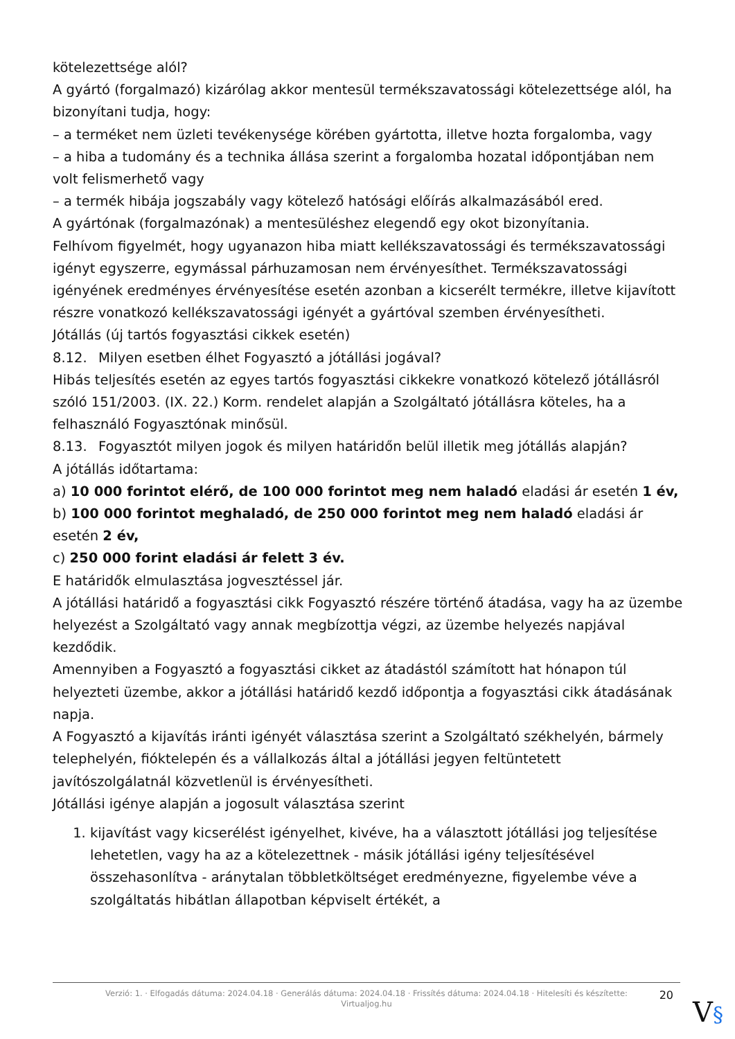kötelezettsége alól?
A gyártó (forgalmazó) kizárólag akkor mentesül termékszavatossági kötelezettsége alól, ha bizonyítani tudja, hogy:
– a terméket nem üzleti tevékenysége körében gyártotta, illetve hozta forgalomba, vagy
– a hiba a tudomány és a technika állása szerint a forgalomba hozatal időpontjában nem volt felismerhető vagy
– a termék hibája jogszabály vagy kötelező hatósági előírás alkalmazásából ered.
A gyártónak (forgalmazónak) a mentesüléshez elegendő egy okot bizonyítania.
Felhívom figyelmét, hogy ugyanazon hiba miatt kellékszavatossági és termékszavatossági igényt egyszerre, egymással párhuzamosan nem érvényesíthet. Termékszavatossági igényének eredményes érvényesítése esetén azonban a kicserélt termékre, illetve kijavított részre vonatkozó kellékszavatossági igényét a gyártóval szemben érvényesítheti.
Jótállás (új tartós fogyasztási cikkek esetén)
8.12. Milyen esetben élhet Fogyasztó a jótállási jogával?
Hibás teljesítés esetén az egyes tartós fogyasztási cikkekre vonatkozó kötelező jótállásról szóló 151/2003. (IX. 22.) Korm. rendelet alapján a Szolgáltató jótállásra köteles, ha a felhasználó Fogyasztónak minősül.
8.13. Fogyasztót milyen jogok és milyen határidőn belül illetik meg jótállás alapján?
A jótállás időtartama:
a) 10 000 forintot elérő, de 100 000 forintot meg nem haladó eladási ár esetén 1 év,
b) 100 000 forintot meghaladó, de 250 000 forintot meg nem haladó eladási ár esetén 2 év,
c) 250 000 forint eladási ár felett 3 év.
E határidők elmulasztása jogvesztéssel jár.
A jótállási határidő a fogyasztási cikk Fogyasztó részére történő átadása, vagy ha az üzembe helyezést a Szolgáltató vagy annak megbízottja végzi, az üzembe helyezés napjával kezdődik.
Amennyiben a Fogyasztó a fogyasztási cikket az átadástól számított hat hónapon túl helyezteti üzembe, akkor a jótállási határidő kezdő időpontja a fogyasztási cikk átadásának napja.
A Fogyasztó a kijavítás iránti igényét választása szerint a Szolgáltató székhelyén, bármely telephelyén, fióktelepén és a vállalkozás által a jótállási jegyen feltüntetett javítószolgálatnál közvetlenül is érvényesítheti.
Jótállási igénye alapján a jogosult választása szerint
1. kijavítást vagy kicserélést igényelhet, kivéve, ha a választott jótállási jog teljesítése lehetetlen, vagy ha az a kötelezettnek - másik jótállási igény teljesítésével összehasonlítva - aránytalan többletköltséget eredményezne, figyelembe véve a szolgáltatás hibátlan állapotban képviselt értékét, a
Verzió: 1. · Elfogadás dátuma: 2024.04.18 · Generálás dátuma: 2024.04.18 · Frissítés dátuma: 2024.04.18 · Hitelesíti és készítette: Virtualjog.hu
20
V§